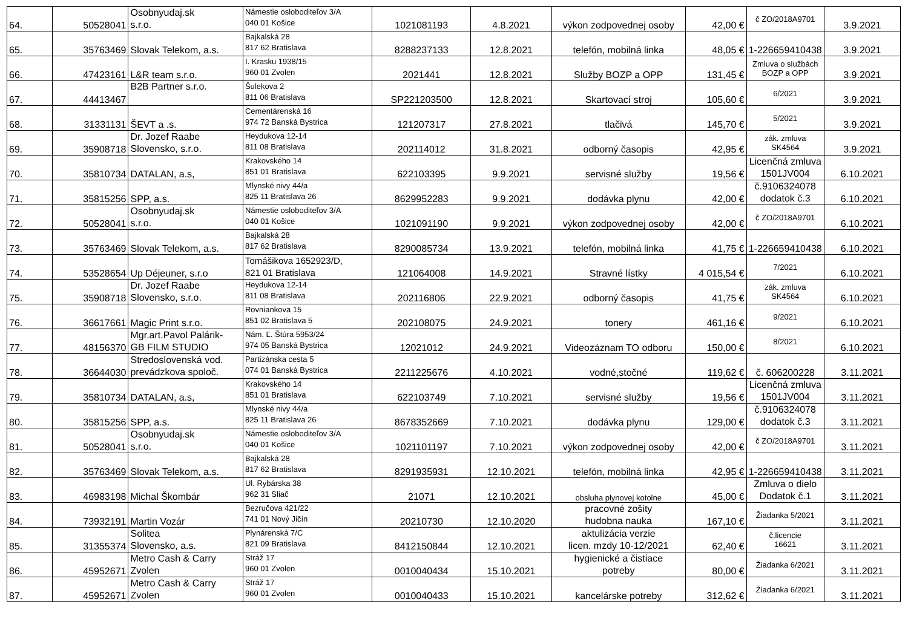| 64. | 50528041 | Osobnyudaj.sk s.r.o. | Námestie osloboditeľov 3/A 040 01 Košice | 1021081193 | 4.8.2021 | výkon zodpovednej osoby | 42,00 € | č ZO/2018A9701 | 3.9.2021 |
| 65. | 35763469 | Slovak Telekom, a.s. | Bajkalská 28 817 62 Bratislava | 8288237133 | 12.8.2021 | telefón, mobilná linka | 48,05 € | 1-226659410438 | 3.9.2021 |
| 66. | 47423161 | L&R team s.r.o. | I. Krasku 1938/15 960 01 Zvolen | 2021441 | 12.8.2021 | Služby BOZP a OPP | 131,45 € | Zmluva o službách BOZP a OPP | 3.9.2021 |
| 67. | 44413467 | B2B Partner s.r.o. | Šulekova 2 811 06 Bratislava | SP221203500 | 12.8.2021 | Skartovací stroj | 105,60 € | 6/2021 | 3.9.2021 |
| 68. | 31331131 | ŠEVT a .s. | Cementárenská 16 974 72 Banská Bystrica | 121207317 | 27.8.2021 | tlačivá | 145,70 € | 5/2021 | 3.9.2021 |
| 69. | 35908718 | Dr. Jozef Raabe Slovensko, s.r.o. | Heydukova 12-14 811 08 Bratislava | 202114012 | 31.8.2021 | odborný časopis | 42,95 € | zák. zmluva SK4564 | 3.9.2021 |
| 70. | 35810734 | DATALAN, a.s, | Krakovského 14 851 01 Bratislava | 622103395 | 9.9.2021 | servisné služby | 19,56 € | Licenčná zmluva 1501JV004 | 6.10.2021 |
| 71. | 35815256 | SPP, a.s. | Mlynské nivy 44/a 825 11 Bratislava 26 | 8629952283 | 9.9.2021 | dodávka plynu | 42,00 € | č.9106324078 dodatok č.3 | 6.10.2021 |
| 72. | 50528041 | Osobnyudaj.sk s.r.o. | Námestie osloboditeľov 3/A 040 01 Košice | 1021091190 | 9.9.2021 | výkon zodpovednej osoby | 42,00 € | č ZO/2018A9701 | 6.10.2021 |
| 73. | 35763469 | Slovak Telekom, a.s. | Bajkalská 28 817 62 Bratislava | 8290085734 | 13.9.2021 | telefón, mobilná linka | 41,75 € | 1-226659410438 | 6.10.2021 |
| 74. | 53528654 | Up Déjeuner, s.r.o | Tomášikova 1652923/D, 821 01 Bratislava | 121064008 | 14.9.2021 | Stravné lístky | 4 015,54 € | 7/2021 | 6.10.2021 |
| 75. | 35908718 | Dr. Jozef Raabe Slovensko, s.r.o. | Heydukova 12-14 811 08 Bratislava | 202116806 | 22.9.2021 | odborný časopis | 41,75 € | zák. zmluva SK4564 | 6.10.2021 |
| 76. | 36617661 | Magic Print s.r.o. | Rovniankova 15 851 02 Bratislava 5 | 202108075 | 24.9.2021 | tonery | 461,16 € | 9/2021 | 6.10.2021 |
| 77. | 48156370 | Mgr.art.Pavol Palárik- GB FILM STUDIO | Nám. Ľ. Štúra 5953/24 974 05 Banská Bystrica | 12021012 | 24.9.2021 | Videozáznam TO odboru | 150,00 € | 8/2021 | 6.10.2021 |
| 78. | 36644030 | Stredoslovenská vod. prevádzkova spoloč. | Partizánska cesta 5 074 01 Banská Bystrica | 2211225676 | 4.10.2021 | vodné,stočné | 119,62 € | č. 606200228 | 3.11.2021 |
| 79. | 35810734 | DATALAN, a.s, | Krakovského 14 851 01 Bratislava | 622103749 | 7.10.2021 | servisné služby | 19,56 € | Licenčná zmluva 1501JV004 | 3.11.2021 |
| 80. | 35815256 | SPP, a.s. | Mlynské nivy 44/a 825 11 Bratislava 26 | 8678352669 | 7.10.2021 | dodávka plynu | 129,00 € | č.9106324078 dodatok č.3 | 3.11.2021 |
| 81. | 50528041 | Osobnyudaj.sk s.r.o. | Námestie osloboditeľov 3/A 040 01 Košice | 1021101197 | 7.10.2021 | výkon zodpovednej osoby | 42,00 € | č ZO/2018A9701 | 3.11.2021 |
| 82. | 35763469 | Slovak Telekom, a.s. | Bajkalská 28 817 62 Bratislava | 8291935931 | 12.10.2021 | telefón, mobilná linka | 42,95 € | 1-226659410438 | 3.11.2021 |
| 83. | 46983198 | Michal Škombár | Ul. Rybárska 38 962 31 Sliač | 21071 | 12.10.2021 | obsluha plynovej kotolne | 45,00 € | Zmluva o dielo Dodatok č.1 | 3.11.2021 |
| 84. | 73932191 | Martin Vozár | Bezručova 421/22 741 01 Nový Jičín | 20210730 | 12.10.2020 | pracovné zošity hudobna nauka | 167,10 € | Žiadanka 5/2021 | 3.11.2021 |
| 85. | 31355374 | Solitea Slovensko, a.s. | Plynárenská 7/C 821 09 Bratislava | 8412150844 | 12.10.2021 | aktulizácia verzie licen. mzdy 10-12/2021 | 62,40 € | č.licencie 16621 | 3.11.2021 |
| 86. | 45952671 | Metro Cash & Carry Zvolen | Stráž 17 960 01 Zvolen | 0010040434 | 15.10.2021 | hygienické a čistiace potreby | 80,00 € | Žiadanka 6/2021 | 3.11.2021 |
| 87. | 45952671 | Metro Cash & Carry Zvolen | Stráž 17 960 01 Zvolen | 0010040433 | 15.10.2021 | kancelárske potreby | 312,62 € | Žiadanka 6/2021 | 3.11.2021 |